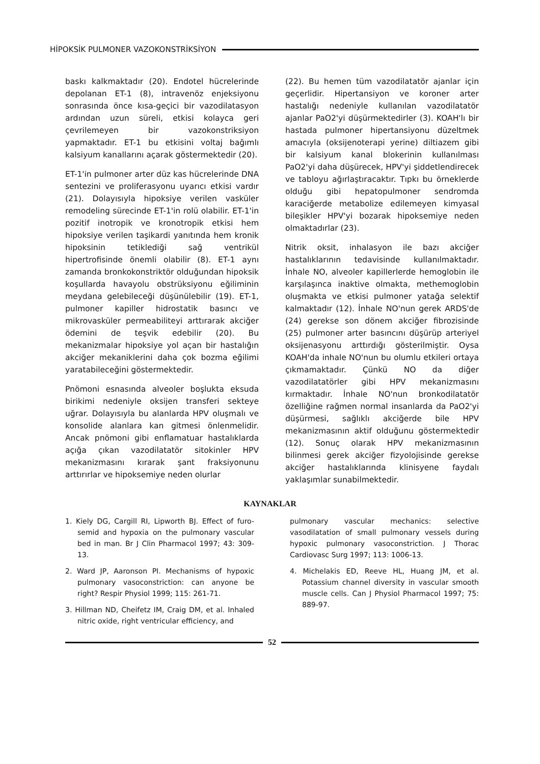HİPOKSİK PULMONER VAZOKONSTRİKSİYON
baskı kalkmaktadır (20). Endotel hücrelerinde depolanan ET-1 (8), intravenöz enjeksiyonu sonrasında önce kısa-geçici bir vazodilatasyon ardından uzun süreli, etkisi kolayca geri çevrilemeyen bir vazokonstriksiyon yapmaktadır. ET-1 bu etkisini voltaj bağımlı kalsiyum kanallarını açarak göstermektedir (20).
ET-1'in pulmoner arter düz kas hücrelerinde DNA sentezini ve proliferasyonu uyarıcı etkisi vardır (21). Dolayısıyla hipoksiye verilen vasküler remodeling sürecinde ET-1'in rolü olabilir. ET-1'in pozitif inotropik ve kronotropik etkisi hem hipoksiye verilen taşikardi yanıtında hem kronik hipoksinin tetiklediği sağ ventrikül hipertrofisinde önemli olabilir (8). ET-1 aynı zamanda bronkokonstriktör olduğundan hipoksik koşullarda havayolu obstrüksiyonu eğiliminin meydana gelebileceği düşünülebilir (19). ET-1, pulmoner kapiller hidrostatik basıncı ve mikrovasküler permeabiliteyi arttırarak akciğer ödemini de teşvik edebilir (20). Bu mekanizmalar hipoksiye yol açan bir hastalığın akciğer mekaniklerini daha çok bozma eğilimi yaratabileceğini göstermektedir.
Pnömoni esnasında alveoler boşlukta eksuda birikimi nedeniyle oksijen transferi sekteye uğrar. Dolayısıyla bu alanlarda HPV oluşmalı ve konsolide alanlara kan gitmesi önlenmelidir. Ancak pnömoni gibi enflamatuar hastalıklarda açığa çıkan vazodilatatör sitokinler HPV mekanizmasını kırarak şant fraksiyonunu arttırırlar ve hipoksemiye neden olurlar
(22). Bu hemen tüm vazodilatatör ajanlar için geçerlidir. Hipertansiyon ve koroner arter hastalığı nedeniyle kullanılan vazodilatatör ajanlar PaO2'yi düşürmektedirler (3). KOAH'lı bir hastada pulmoner hipertansiyonu düzeltmek amacıyla (oksijenoterapi yerine) diltiazem gibi bir kalsiyum kanal blokerinin kullanılması PaO2'yi daha düşürecek, HPV'yi şiddetlendirecek ve tabloyu ağırlaştıracaktır. Tıpkı bu örneklerde olduğu gibi hepatopulmoner sendromda karaciğerde metabolize edilemeyen kimyasal bileşikler HPV'yi bozarak hipoksemiye neden olmaktadırlar (23).
Nitrik oksit, inhalasyon ile bazı akciğer hastalıklarının tedavisinde kullanılmaktadır. İnhale NO, alveoler kapillerlerde hemoglobin ile karşılaşınca inaktive olmakta, methemoglobin oluşmakta ve etkisi pulmoner yatağa selektif kalmaktadır (12). İnhale NO'nun gerek ARDS'de (24) gerekse son dönem akciğer fibrozisinde (25) pulmoner arter basıncını düşürüp arteriyel oksijenasyonu arttırdığı gösterilmiştir. Oysa KOAH'da inhale NO'nun bu olumlu etkileri ortaya çıkmamaktadır. Çünkü NO da diğer vazodilatatörler gibi HPV mekanizmasını kırmaktadır. İnhale NO'nun bronkodilatatör özelliğine rağmen normal insanlarda da PaO2'yi düşürmesi, sağlıklı akciğerde bile HPV mekanizmasının aktif olduğunu göstermektedir (12). Sonuç olarak HPV mekanizmasının bilinmesi gerek akciğer fizyolojisinde gerekse akciğer hastalıklarında klinisyene faydalı yaklaşımlar sunabilmektedir.
KAYNAKLAR
1. Kiely DG, Cargill RI, Lipworth BJ. Effect of furo-semid and hypoxia on the pulmonary vascular bed in man. Br J Clin Pharmacol 1997; 43: 309-13.
2. Ward JP, Aaronson PI. Mechanisms of hypoxic pulmonary vasoconstriction: can anyone be right? Respir Physiol 1999; 115: 261-71.
3. Hillman ND, Cheifetz IM, Craig DM, et al. Inhaled nitric oxide, right ventricular efficiency, and
pulmonary vascular mechanics: selective vasodilatation of small pulmonary vessels during hypoxic pulmonary vasoconstriction. J Thorac Cardiovasc Surg 1997; 113: 1006-13.
4. Michelakis ED, Reeve HL, Huang JM, et al. Potassium channel diversity in vascular smooth muscle cells. Can J Physiol Pharmacol 1997; 75: 889-97.
52